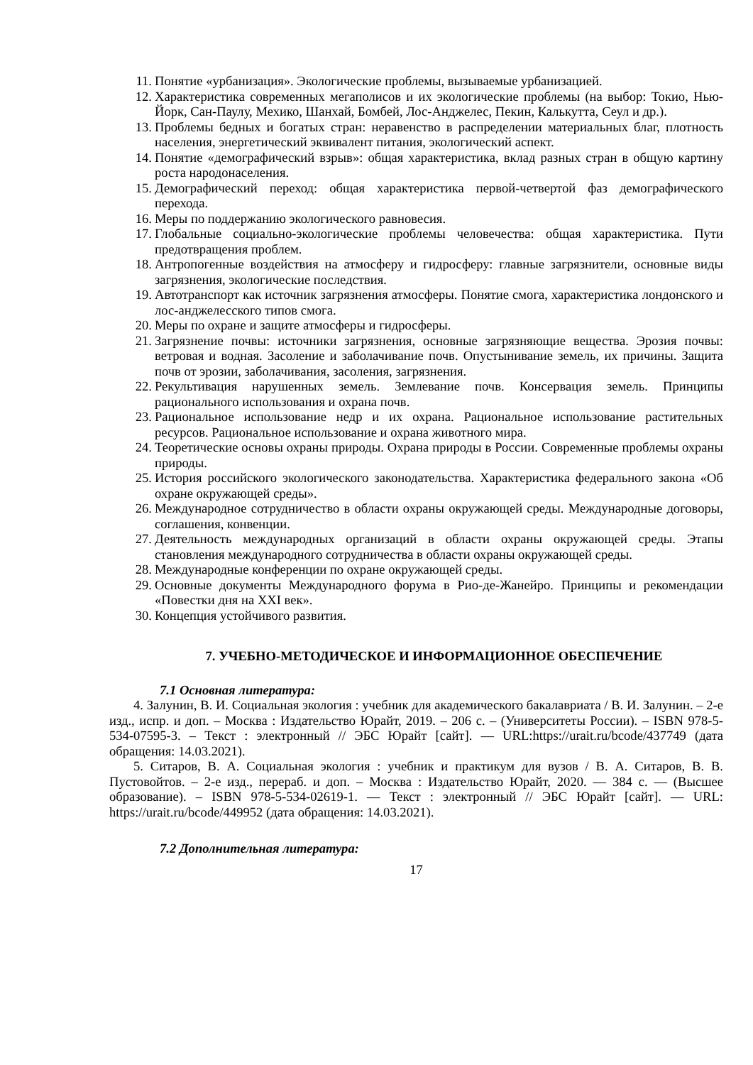11. Понятие «урбанизация». Экологические проблемы, вызываемые урбанизацией.
12. Характеристика современных мегаполисов и их экологические проблемы (на выбор: Токио, Нью-Йорк, Сан-Паулу, Мехико, Шанхай, Бомбей, Лос-Анджелес, Пекин, Калькутта, Сеул и др.).
13. Проблемы бедных и богатых стран: неравенство в распределении материальных благ, плотность населения, энергетический эквивалент питания, экологический аспект.
14. Понятие «демографический взрыв»: общая характеристика, вклад разных стран в общую картину роста народонаселения.
15. Демографический переход: общая характеристика первой-четвертой фаз демографического перехода.
16. Меры по поддержанию экологического равновесия.
17. Глобальные социально-экологические проблемы человечества: общая характеристика. Пути предотвращения проблем.
18. Антропогенные воздействия на атмосферу и гидросферу: главные загрязнители, основные виды загрязнения, экологические последствия.
19. Автотранспорт как источник загрязнения атмосферы. Понятие смога, характеристика лондонского и лос-анджелесского типов смога.
20. Меры по охране и защите атмосферы и гидросферы.
21. Загрязнение почвы: источники загрязнения, основные загрязняющие вещества. Эрозия почвы: ветровая и водная. Засоление и заболачивание почв. Опустынивание земель, их причины. Защита почв от эрозии, заболачивания, засоления, загрязнения.
22. Рекультивация нарушенных земель. Землевание почв. Консервация земель. Принципы рационального использования и охрана почв.
23. Рациональное использование недр и их охрана. Рациональное использование растительных ресурсов. Рациональное использование и охрана животного мира.
24. Теоретические основы охраны природы. Охрана природы в России. Современные проблемы охраны природы.
25. История российского экологического законодательства. Характеристика федерального закона «Об охране окружающей среды».
26. Международное сотрудничество в области охраны окружающей среды. Международные договоры, соглашения, конвенции.
27. Деятельность международных организаций в области охраны окружающей среды. Этапы становления международного сотрудничества в области охраны окружающей среды.
28. Международные конференции по охране окружающей среды.
29. Основные документы Международного форума в Рио-де-Жанейро. Принципы и рекомендации «Повестки дня на XXI век».
30. Концепция устойчивого развития.
7. УЧЕБНО-МЕТОДИЧЕСКОЕ И ИНФОРМАЦИОННОЕ ОБЕСПЕЧЕНИЕ
7.1 Основная литература:
4. Залунин, В. И. Социальная экология : учебник для академического бакалавриата / В. И. Залунин. – 2-е изд., испр. и доп. – Москва : Издательство Юрайт, 2019. – 206 с. – (Университеты России). – ISBN 978-5-534-07595-3. – Текст : электронный // ЭБС Юрайт [сайт]. — URL:https://urait.ru/bcode/437749 (дата обращения: 14.03.2021).
5. Ситаров, В. А. Социальная экология : учебник и практикум для вузов / В. А. Ситаров, В. В. Пустовойтов. – 2-е изд., перераб. и доп. – Москва : Издательство Юрайт, 2020. — 384 с. — (Высшее образование). – ISBN 978-5-534-02619-1. — Текст : электронный // ЭБС Юрайт [сайт]. — URL: https://urait.ru/bcode/449952 (дата обращения: 14.03.2021).
7.2 Дополнительная литература:
17